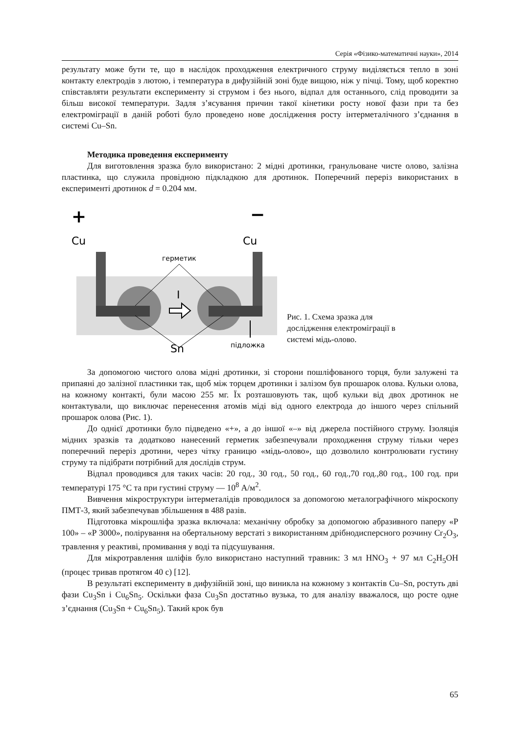Серія «Фізико-математичні науки», 2014
результату може бути те, що в наслідок проходження електричного струму виділяється тепло в зоні контакту електродів з лютою, і температура в дифузійній зоні буде вищою, ніж у пічці. Тому, щоб коректно співставляти результати експерименту зі струмом і без нього, відпал для останнього, слід проводити за більш високої температури. Задля з’ясування причин такої кінетики росту нової фази при та без електроміграції в даній роботі було проведено нове дослідження росту інтерметалічного з’єднання в системі Cu–Sn.
Методика проведення експерименту
Для виготовлення зразка було використано: 2 мідні дротинки, гранульоване чисте олово, залізна пластинка, що служила провідною підкладкою для дротинок. Поперечний переріз використаних в експерименті дротинок d = 0.204 мм.
+
−
Cu
Cu
герметик
I
Sn
підложка
Рис. 1. Схема зразка для
дослідження електроміграції в
системі мідь-олово.
За допомогою чистого олова мідні дротинки, зі сторони пошліфованого торця, були залужені та припаяні до залізної пластинки так, щоб між торцем дротинки і залізом був прошарок олова. Кульки олова, на кожному контакті, були масою 255 мг. Їх розташовують так, щоб кульки від двох дротинок не контактували, що виключає перенесення атомів міді від одного електрода до іншого через спільний прошарок олова (Рис. 1).
До однієї дротинки було підведено «+», а до іншої «–» від джерела постійного струму. Ізоляція мідних зразків та додатково нанесений герметик забезпечували проходження струму тільки через поперечний переріз дротини, через чітку границю «мідь-олово», що дозволило контролювати густину струму та підібрати потрібний для дослідів струм.
Відпал проводився для таких часів: 20 год., 30 год., 50 год., 60 год.,70 год.,80 год., 100 год. при температурі 175 °С та при густині струму — 10<sup>8</sup> А/м<sup>2</sup>.
Вивчення мікроструктури інтерметалідів проводилося за допомогою металографічного мікроскопу ПМТ-3, який забезпечував збільшення в 488 разів.
Підготовка мікрошліфа зразка включала: механічну обробку за допомогою абразивного паперу «Р 100» – «Р 3000», полірування на обертальному верстаті з використанням дрібнодисперсного розчину Cr<sub>2</sub>O<sub>3</sub>, травлення у реактиві, промивання у воді та підсушування.
Для мікротравлення шліфів було використано наступний травник: 3 мл HNO<sub>3</sub> + 97 мл C<sub>2</sub>H<sub>5</sub>OH (процес тривав протягом 40 с) [12].
В результаті експерименту в дифузійній зоні, що виникла на кожному з контактів Cu–Sn, ростуть дві фази Cu<sub>3</sub>Sn і Cu<sub>6</sub>Sn<sub>5</sub>. Оскільки фаза Cu<sub>3</sub>Sn достатньо вузька, то для аналізу вважалося, що росте одне з’єднання (Cu<sub>3</sub>Sn + Cu<sub>6</sub>Sn<sub>5</sub>). Такий крок був
65